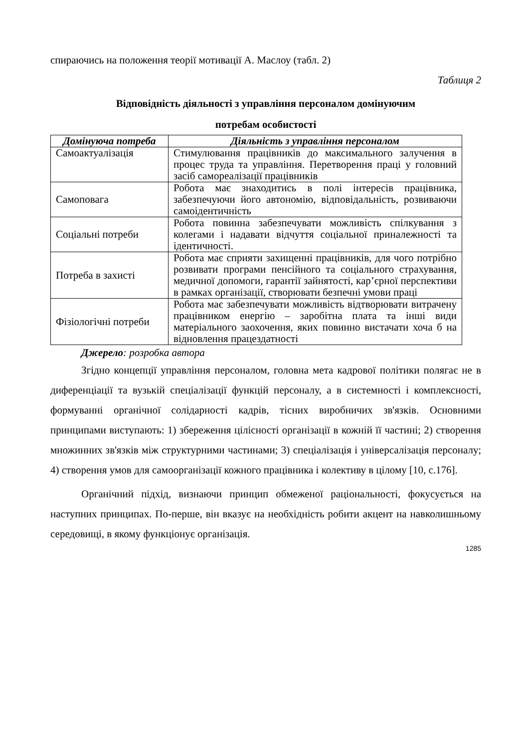спираючись на положення теорії мотивації А. Маслоу (табл. 2)
Таблиця 2
Відповідність діяльності з управління персоналом домінуючим
потребам особистості
| Домінуюча потреба | Діяльність з управління персоналом |
| --- | --- |
| Самоактуалізація | Стимулювання працівників до максимального залучення в процес труда та управління. Перетворення праці у головний засіб самореалізації працівників |
| Самоповага | Робота має знаходитись в полі інтересів працівника, забезпечуючи його автономію, відповідальність, розвиваючи самоідентичність |
| Соціальні потреби | Робота повинна забезпечувати можливість спілкування з колегами і надавати відчуття соціальної приналежності та ідентичності. |
| Потреба в захисті | Робота має сприяти захищенні працівників, для чого потрібно розвивати програми пенсійного та соціального страхування, медичної допомоги, гарантії зайнятості, кар’єрної перспективи в рамках організації, створювати безпечні умови праці |
| Фізіологічні потреби | Робота має забезпечувати можливість відтворювати витрачену працівником енергію – заробітна плата та інші види матеріального заохочення, яких повинно вистачати хоча б на відновлення працездатності |
Джерело: розробка автора
Згідно концепції управління персоналом, головна мета кадрової політики полягає не в диференціації та вузькій спеціалізації функцій персоналу, а в системності і комплексності, формуванні органічної солідарності кадрів, тісних виробничих зв'язків. Основними принципами виступають: 1) збереження цілісності організації в кожній її частині; 2) створення множинних зв'язків між структурними частинами; 3) спеціалізація і універсалізація персоналу; 4) створення умов для самоорганізації кожного працівника і колективу в цілому [10, с.176].
Органічний підхід, визнаючи принцип обмеженої раціональності, фокусується на наступних принципах. По-перше, він вказує на необхідність робити акцент на навколишньому середовищі, в якому функціонує організація.
1285